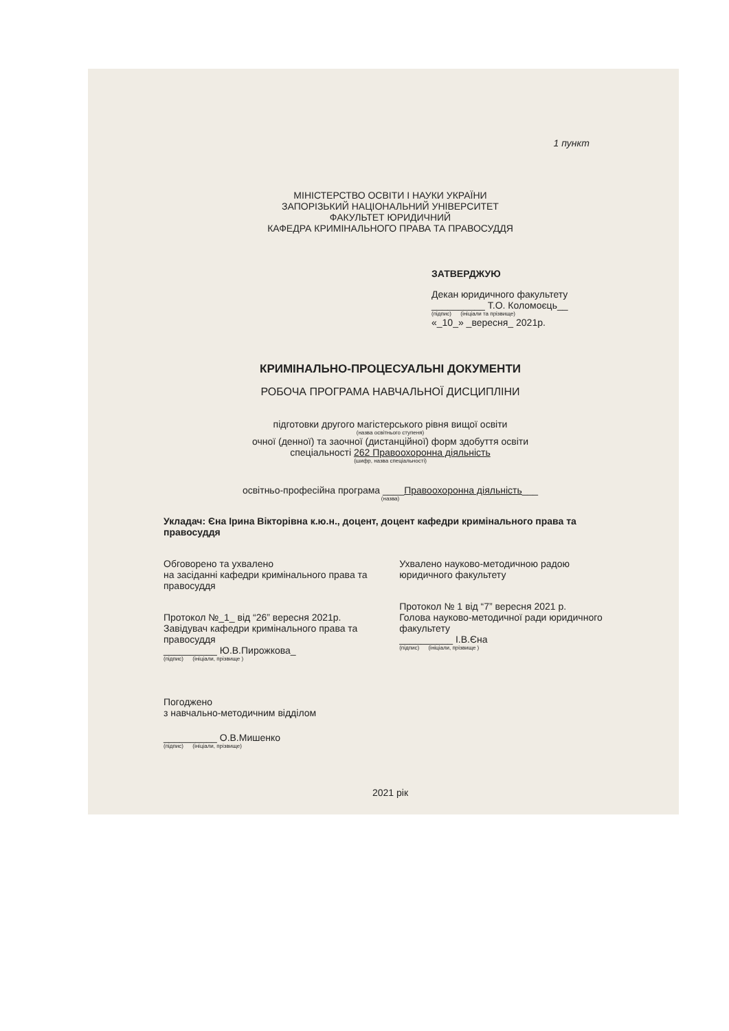1 пункт
МІНІСТЕРСТВО ОСВІТИ І НАУКИ УКРАЇНИ
ЗАПОРІЗЬКИЙ НАЦІОНАЛЬНИЙ УНІВЕРСИТЕТ
ФАКУЛЬТЕТ ЮРИДИЧНИЙ
КАФЕДРА КРИМІНАЛЬНОГО ПРАВА ТА ПРАВОСУДДЯ
ЗАТВЕРДЖУЮ
Декан юридичного факультету
__________ Т.О. Коломоєць__
(підпис) (ініціали та прізвище)
«_10_» _вересня_ 2021р.
КРИМІНАЛЬНО-ПРОЦЕСУАЛЬНІ ДОКУМЕНТИ
РОБОЧА ПРОГРАМА НАВЧАЛЬНОЇ ДИСЦИПЛІНИ
підготовки другого магістерського рівня вищої освіти
(назва освітнього ступеня)
очної (денної) та заочної (дистанційної) форм здобуття освіти
спеціальності 262 Правоохоронна діяльність
(шифр, назва спеціальності)
освітньо-професійна програма ____Правоохоронна діяльність___
(назва)
Укладач: Єна Ірина Вікторівна к.ю.н., доцент, доцент кафедри кримінального права та правосуддя
Обговорено та ухвалено
на засіданні кафедри кримінального права та правосуддя
Протокол №_1_ від “26” вересня 2021р.
Завідувач кафедри кримінального права та правосуддя
__________ Ю.В.Пирожкова_
(підпис) (ініціали, прізвище )
Ухвалено науково-методичною радою юридичного факультету
Протокол № 1 від “7” вересня 2021 р.
Голова науково-методичної ради юридичного факультету
__________ І.В.Єна
(підпис) (ініціали, прізвище )
Погоджено
з навчально-методичним відділом
__________ О.В.Мишенко
(підпис) (ініціали, прізвище)
2021 рік